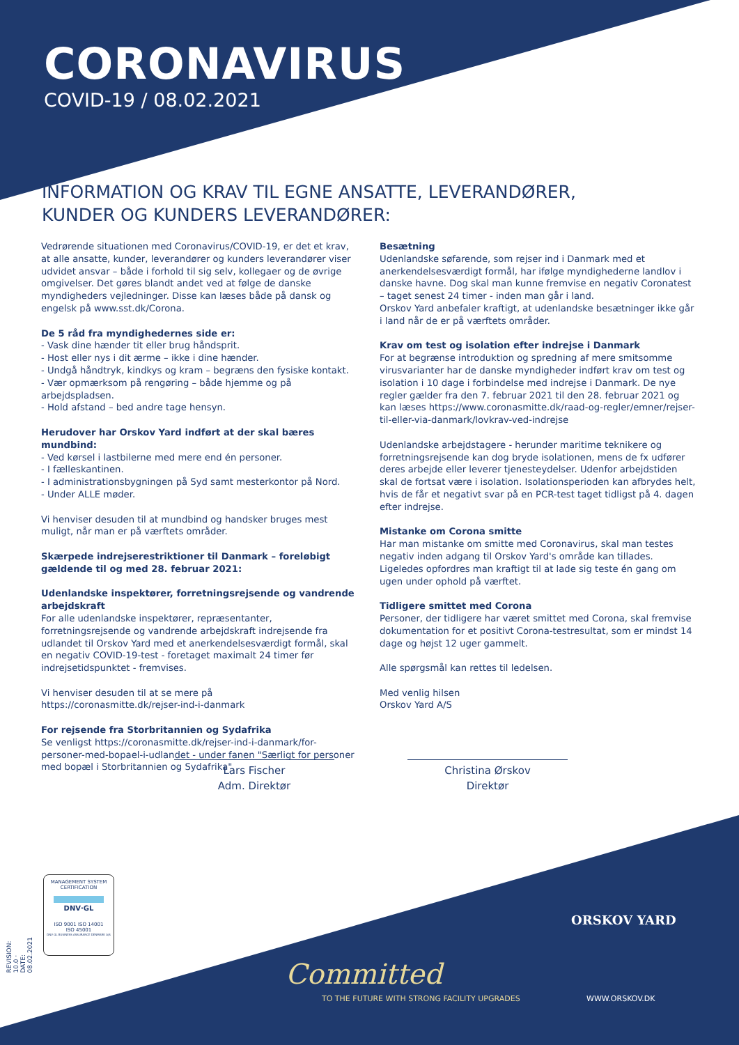CORONAVIRUS
COVID-19 / 08.02.2021
INFORMATION OG KRAV TIL EGNE ANSATTE, LEVERANDØRER,
KUNDER OG KUNDERS LEVERANDØRER:
Vedrørende situationen med Coronavirus/COVID-19, er det et krav, at alle ansatte, kunder, leverandører og kunders leverandører viser udvidet ansvar – både i forhold til sig selv, kollegaer og de øvrige omgivelser. Det gøres blandt andet ved at følge de danske myndigheders vejledninger. Disse kan læses både på dansk og engelsk på www.sst.dk/Corona.
De 5 råd fra myndighedernes side er:
- Vask dine hænder tit eller brug håndsprit.
- Host eller nys i dit ærme – ikke i dine hænder.
- Undgå håndtryk, kindkys og kram – begræns den fysiske kontakt.
- Vær opmærksom på rengøring – både hjemme og på arbejdspladsen.
- Hold afstand – bed andre tage hensyn.
Herudover har Orskov Yard indført at der skal bæres mundbind:
- Ved kørsel i lastbilerne med mere end én personer.
- I fælleskantinen.
- I administrationsbygningen på Syd samt mesterkontor på Nord.
- Under ALLE møder.
Vi henviser desuden til at mundbind og handsker bruges mest muligt, når man er på værftets områder.
Skærpede indrejserestriktioner til Danmark – foreløbigt gældende til og med 28. februar 2021:
Udenlandske inspektører, forretningsrejsende og vandrende arbejdskraft
For alle udenlandske inspektører, repræsentanter, forretningsrejsende og vandrende arbejdskraft indrejsende fra udlandet til Orskov Yard med et anerkendelsesværdigt formål, skal en negativ COVID-19-test - foretaget maximalt 24 timer før indrejsetidspunktet - fremvises.
Vi henviser desuden til at se mere på
https://coronasmitte.dk/rejser-ind-i-danmark
For rejsende fra Storbritannien og Sydafrika
Se venligst https://coronasmitte.dk/rejser-ind-i-danmark/for-personer-med-bopael-i-udlandet - under fanen "Særligt for personer med bopæl i Storbritannien og Sydafrika".
Besætning
Udenlandske søfarende, som rejser ind i Danmark med et anerkendelsesværdigt formål, har ifølge myndighederne landlov i danske havne. Dog skal man kunne fremvise en negativ Coronatest – taget senest 24 timer - inden man går i land.
Orskov Yard anbefaler kraftigt, at udenlandske besætninger ikke går i land når de er på værftets områder.
Krav om test og isolation efter indrejse i Danmark
For at begrænse introduktion og spredning af mere smitsomme virusvarianter har de danske myndigheder indført krav om test og isolation i 10 dage i forbindelse med indrejse i Danmark. De nye regler gælder fra den 7. februar 2021 til den 28. februar 2021 og kan læses https://www.coronasmitte.dk/raad-og-regler/emner/rejser-til-eller-via-danmark/lovkrav-ved-indrejse
Udenlandske arbejdstagere - herunder maritime teknikere og forretningsrejsende kan dog bryde isolationen, mens de fx udfører deres arbejde eller leverer tjenesteydelser. Udenfor arbejdstiden skal de fortsat være i isolation. Isolationsperioden kan afbrydes helt, hvis de får et negativt svar på en PCR-test taget tidligst på 4. dagen efter indrejse.
Mistanke om Corona smitte
Har man mistanke om smitte med Coronavirus, skal man testes negativ inden adgang til Orskov Yard's område kan tillades.
Ligeledes opfordres man kraftigt til at lade sig teste én gang om ugen under ophold på værftet.
Tidligere smittet med Corona
Personer, der tidligere har været smittet med Corona, skal fremvise dokumentation for et positivt Corona-testresultat, som er mindst 14 dage og højst 12 uger gammelt.
Alle spørgsmål kan rettes til ledelsen.
Med venlig hilsen
Orskov Yard A/S
Lars Fischer
Adm. Direktør
Christina Ørskov
Direktør
MANAGEMENT SYSTEM CERTIFICATION
DNV·GL
ISO 9001 ISO 14001
ISO 45001
DNV GL BUSINESS ASSURANCE DENMARK A/S
REVISION: 10.0 · DATE: 08.02.2021
ORSKOV YARD
Committed
TO THE FUTURE WITH STRONG FACILITY UPGRADES
WWW.ORSKOV.DK